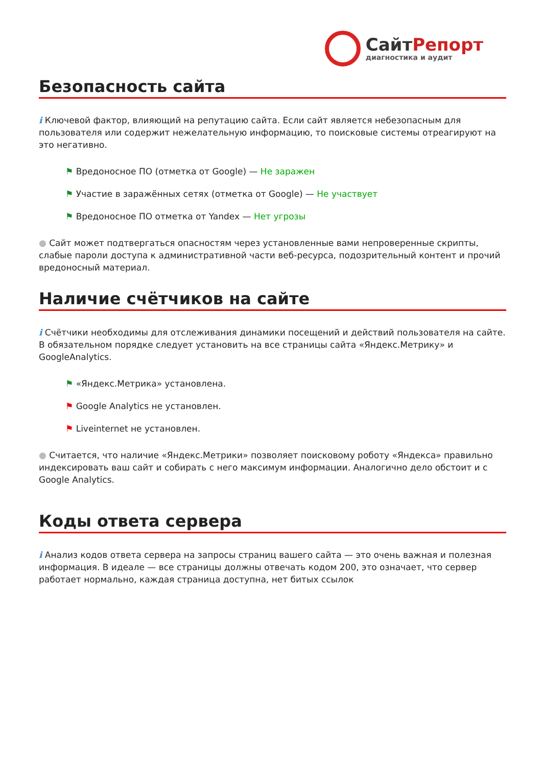СайтРепорт
диагностика и аудит
Безопасность сайта
i Ключевой фактор, влияющий на репутацию сайта. Если сайт является небезопасным для пользователя или содержит нежелательную информацию, то поисковые системы отреагируют на это негативно.
⚑ Вредоносное ПО (отметка от Google) — Не заражен
⚑ Участие в заражённых сетях (отметка от Google) — Не участвует
⚑ Вредоносное ПО отметка от Yandex — Нет угрозы
● Сайт может подтвергаться опасностям через установленные вами непроверенные скрипты, слабые пароли доступа к административной части веб-ресурса, подозрительный контент и прочий вредоносный материал.
Наличие счётчиков на сайте
i Счётчики необходимы для отслеживания динамики посещений и действий пользователя на сайте. В обязательном порядке следует установить на все страницы сайта «Яндекс.Метрику» и GoogleAnalytics.
⚑ «Яндекс.Метрика» установлена.
⚑ Google Analytics не установлен.
⚑ Liveinternet не установлен.
● Считается, что наличие «Яндекс.Метрики» позволяет поисковому роботу «Яндекса» правильно индексировать ваш сайт и собирать с него максимум информации. Аналогично дело обстоит и с Google Analytics.
Коды ответа сервера
i Анализ кодов ответа сервера на запросы страниц вашего сайта — это очень важная и полезная информация. В идеале — все страницы должны отвечать кодом 200, это означает, что сервер работает нормально, каждая страница доступна, нет битых ссылок